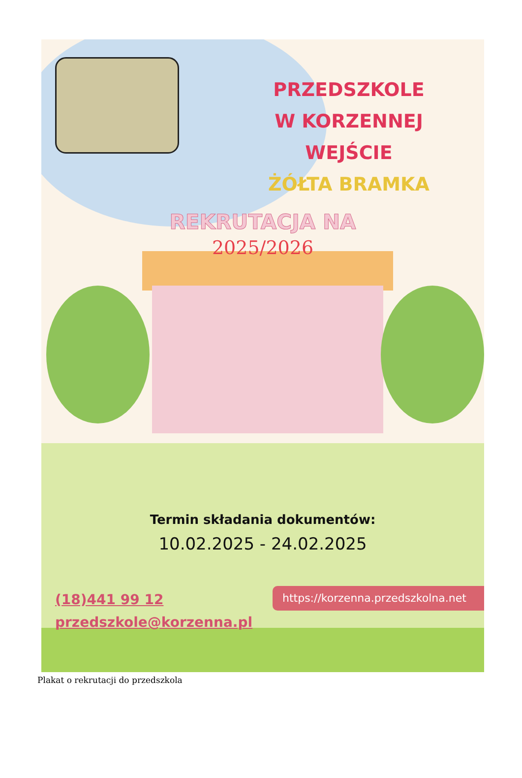PRZEDSZKOLE
W KORZENNEJ
WEJŚCIE
ŻÓŁTA BRAMKA
REKRUTACJA NA
2025/2026
Termin składania dokumentów:
10.02.2025 - 24.02.2025
(18)441 99 12
przedszkole@korzenna.pl
https://korzenna.przedszkolna.net
Plakat o rekrutacji do przedszkola